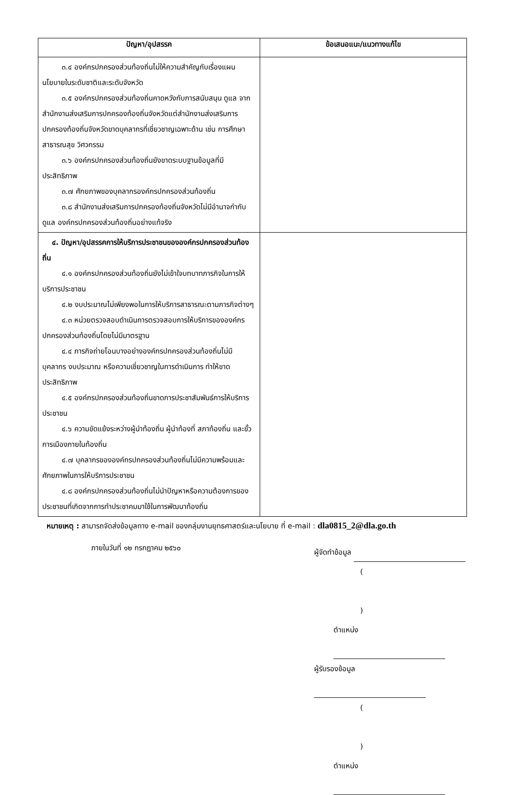| ปัญหา/อุปสรรค | ข้อเสนอแนะ/แนวทางแก้ไข |
| --- | --- |
| ๓.๔ องค์กรปกครองส่วนท้องถิ่นไม่ให้ความสำคัญกับเรื่องแผนนโยบายในระดับชาติและระดับจังหวัด ๓.๕ องค์กรปกครองส่วนท้องถิ่นคาดหวังกับการสนับสนุน ดูแล จากสำนักงานส่งเสริมการปกครองท้องถิ่นจังหวัดแต่สำนักงานส่งเสริมการปกครองท้องถิ่นจังหวัดขาดบุคลากรที่เชี่ยวชาญเฉพาะด้าน เช่น การศึกษา สาธารณสุข วิศวกรรม ๓.๖ องค์กรปกครองส่วนท้องถิ่นยังขาดระบบฐานข้อมูลที่มีประสิทธิภาพ ๓.๗ ศักยภาพของบุคลากรองค์กรปกครองส่วนท้องถิ่น ๓.๘ สำนักงานส่งเสริมการปกครองท้องถิ่นจังหวัดไม่มีอำนาจกำกับ ดูแล องค์กรปกครองส่วนท้องถิ่นอย่างแท้จริง | |
| ๔. ปัญหา/อุปสรรคการให้บริการประชาชนขององค์กรปกครองส่วนท้องถิ่น ๔.๑ องค์กรปกครองส่วนท้องถิ่นยังไม่เข้าใจบทบาทภารกิจในการให้บริการประชาชน ๔.๒ งบประมาณไม่เพียงพอในการให้บริการสาธารณะตามภารกิจต่างๆ ๔.๓ หน่วยตรวจสอบดำเนินการตรวจสอบการให้บริการขององค์กรปกครองส่วนท้องถิ่นโดยไม่มีมาตรฐาน ๔.๔ ภารกิจถ่ายโอนบางอย่างองค์กรปกครองส่วนท้องถิ่นไม่มีบุคลากร งบประมาณ หรือความเชี่ยวชาญในการดำเนินการ ทำให้ขาดประสิทธิภาพ ๔.๕ องค์กรปกครองส่วนท้องถิ่นขาดการประชาสัมพันธ์การให้บริการประชาชน ๔.๖ ความขัดแย้งระหว่างผู้นำท้องถิ่น ผู้นำท้องที่ สภาท้องถิ่น และขั้วการเมืองภายในท้องถิ่น ๔.๗ บุคลากรขององค์กรปกครองส่วนท้องถิ่นไม่มีความพร้อมและศักยภาพในการให้บริการประชาชน ๔.๘ องค์กรปกครองส่วนท้องถิ่นไม่นำปัญหาหรือความต้องการของประชาชนที่เกิดจากการทำประชาคมมาใช้ในการพัฒนาท้องถิ่น | |
หมายเหตุ : สามารถจัดส่งข้อมูลทาง e-mail ของกลุ่มงานยุทธศาสตร์และนโยบาย ที่ e-mail : dla0815_2@dla.go.th
ภายในวันที่ ๑๒ กรกฎาคม ๒๕๖๐
ผู้จัดทำข้อมูล
( )
ตำแหน่ง
ผู้รับรองข้อมูล
( )
ตำแหน่ง